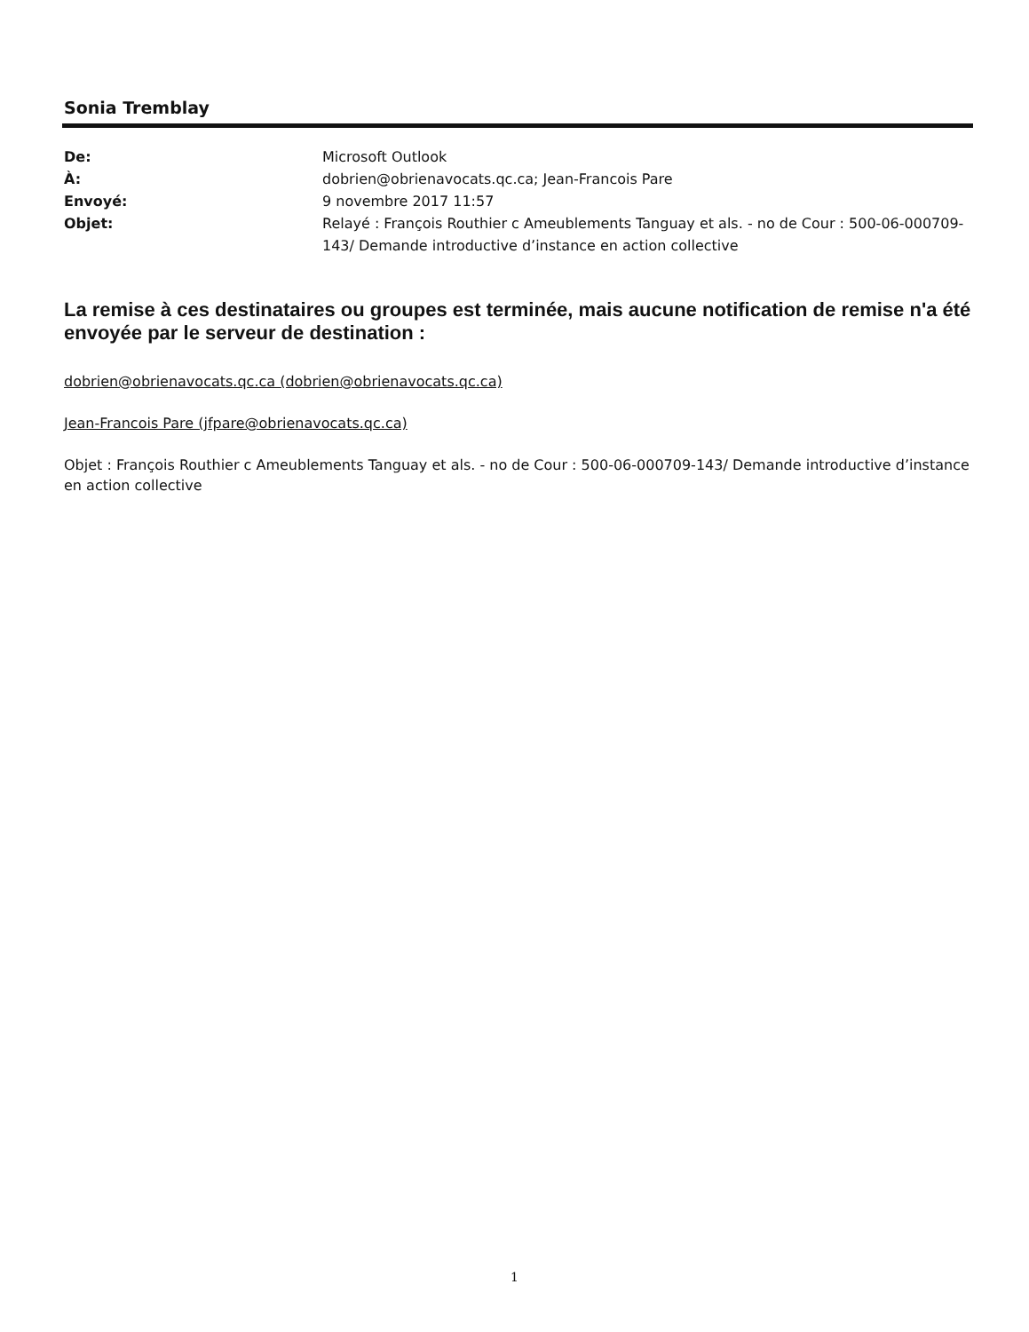Sonia Tremblay
De: Microsoft Outlook
À: dobrien@obrienavocats.qc.ca; Jean-Francois Pare
Envoyé: 9 novembre 2017 11:57
Objet: Relayé : François Routhier c Ameublements Tanguay et als. - no de Cour : 500-06-000709-143/ Demande introductive d’instance en action collective
La remise à ces destinataires ou groupes est terminée, mais aucune notification de remise n'a été envoyée par le serveur de destination :
dobrien@obrienavocats.qc.ca (dobrien@obrienavocats.qc.ca)
Jean-Francois Pare (jfpare@obrienavocats.qc.ca)
Objet : François Routhier c Ameublements Tanguay et als. - no de Cour : 500-06-000709-143/ Demande introductive d’instance en action collective
1